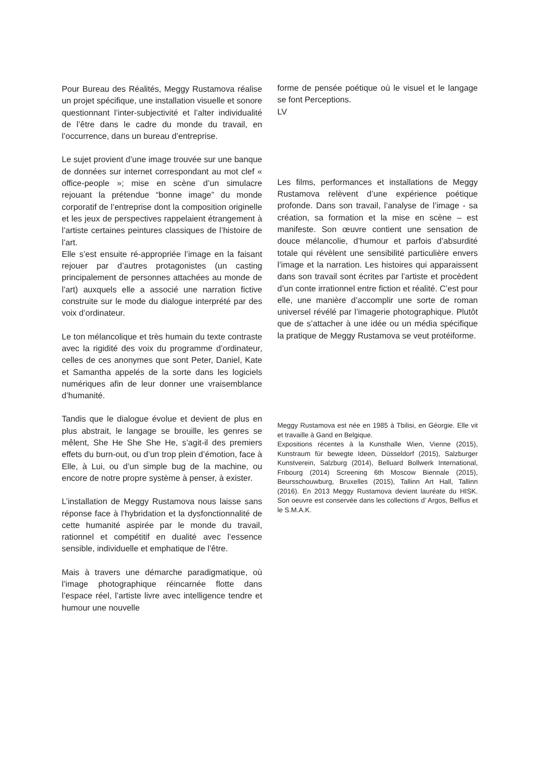Pour Bureau des Réalités, Meggy Rustamova réalise un projet spécifique, une installation visuelle et sonore questionnant l’inter-subjectivité et l’alter individualité de l’être dans le cadre du monde du travail, en l’occurrence, dans un bureau d’entreprise.
Le sujet provient d’une image trouvée sur une banque de données sur internet correspondant au mot clef « office-people »; mise en scène d’un simulacre rejouant la prétendue “bonne image” du monde corporatif de l’entreprise dont la composition originelle et les jeux de perspectives rappelaient étrangement à l’artiste certaines peintures classiques de l’histoire de l’art.
Elle s’est ensuite ré-appropriée l’image en la faisant rejouer par d’autres protagonistes (un casting principalement de personnes attachées au monde de l’art) auxquels elle a associé une narration fictive construite sur le mode du dialogue interprété par des voix d’ordinateur.
Le ton mélancolique et très humain du texte contraste avec la rigidité des voix du programme d’ordinateur, celles de ces anonymes que sont Peter, Daniel, Kate et Samantha appelés de la sorte dans les logiciels numériques afin de leur donner une vraisemblance d’humanité.
Tandis que le dialogue évolue et devient de plus en plus abstrait, le langage se brouille, les genres se mêlent, She He She She He, s’agit-il des premiers effets du burn-out, ou d’un trop plein d’émotion, face à Elle, à Lui, ou d’un simple bug de la machine, ou encore de notre propre système à penser, à exister.
L’installation de Meggy Rustamova nous laisse sans réponse face à l’hybridation et la dysfonctionnalité de cette humanité aspirée par le monde du travail, rationnel et compétitif en dualité avec l’essence sensible, individuelle et emphatique de l’être.
Mais à travers une démarche paradigmatique, où l’image photographique réincarnée flotte dans l’espace réel, l’artiste livre avec intelligence tendre et humour une nouvelle
forme de pensée poétique où le visuel et le langage se font Perceptions.
LV
Les films, performances et installations de Meggy Rustamova relèvent d’une expérience poétique profonde. Dans son travail, l’analyse de l’image - sa création, sa formation et la mise en scène – est manifeste. Son œuvre contient une sensation de douce mélancolie, d’humour et parfois d’absurdité totale qui révèlent une sensibilité particulière envers l’image et la narration. Les histoires qui apparaissent dans son travail sont écrites par l’artiste et procèdent d’un conte irrationnel entre fiction et réalité. C’est pour elle, une manière d’accomplir une sorte de roman universel révélé par l’imagerie photographique. Plutôt que de s’attacher à une idée ou un média spécifique la pratique de Meggy Rustamova se veut protéiforme.
Meggy Rustamova est née en 1985 à Tbilisi, en Géorgie. Elle vit et travaille à Gand en Belgique.
Expositions récentes à la Kunsthalle Wien, Vienne (2015), Kunstraum für bewegte Ideen, Düsseldorf (2015), Salzburger Kunstverein, Salzburg (2014), Belluard Bollwerk International, Fribourg (2014) Screening 6th Moscow Biennale (2015), Beursschouwburg, Bruxelles (2015), Tallinn Art Hall, Tallinn (2016). En 2013 Meggy Rustamova devient lauréate du HISK. Son oeuvre est conservée dans les collections d’ Argos, Belfius et le S.M.A.K.